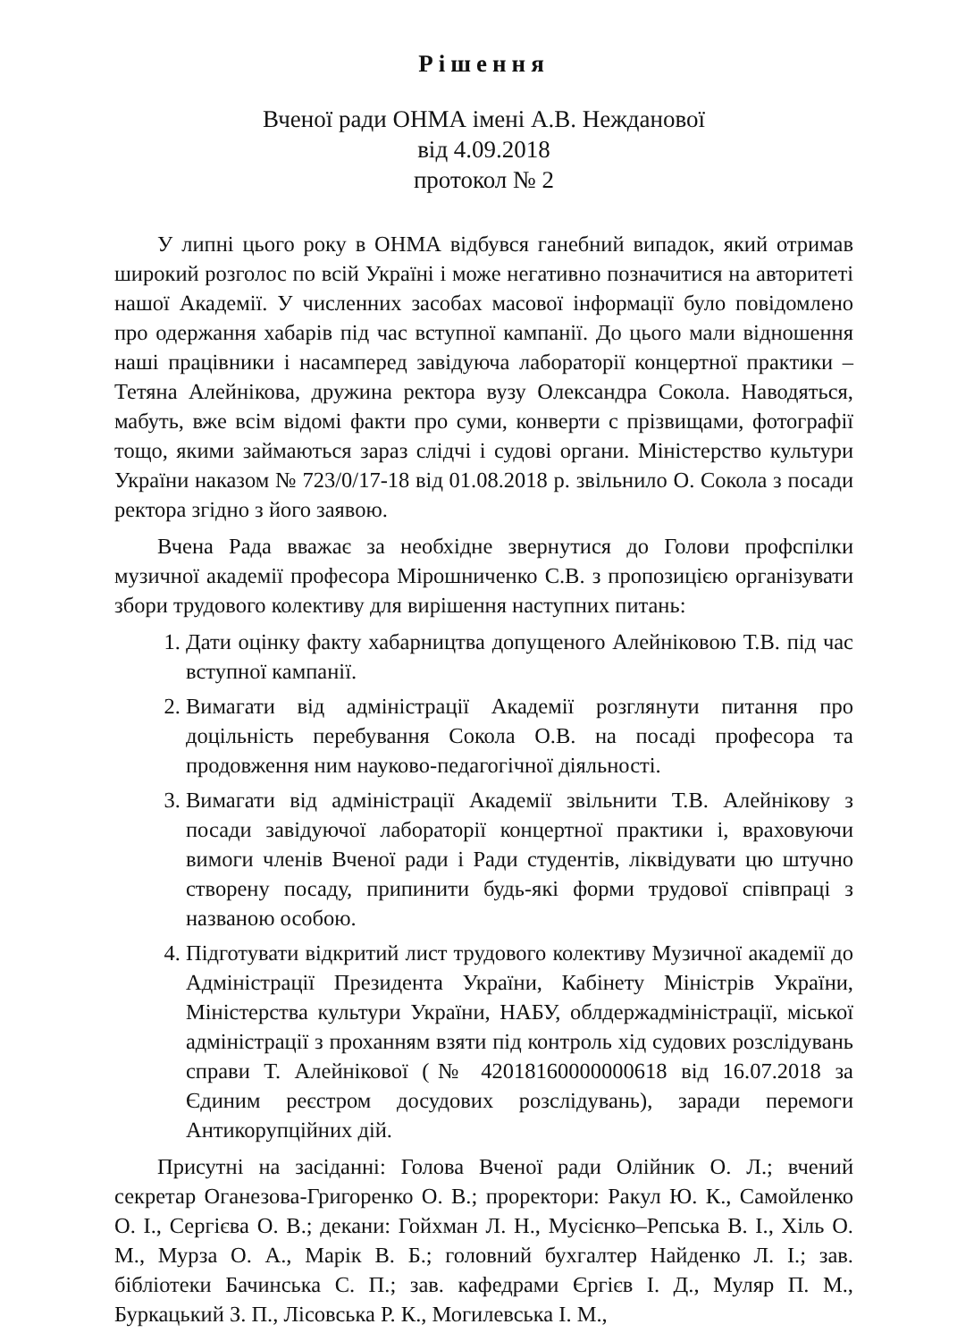Рішення
Вченої ради ОНМА імені А.В. Нежданової
від 4.09.2018
протокол № 2
У липні цього року в ОНМА відбувся ганебний випадок, який отримав широкий розголос по всій Україні і може негативно позначитися на авторитеті нашої Академії. У численних засобах масової інформації було повідомлено про одержання хабарів під час вступної кампанії. До цього мали відношення наші працівники і насамперед завідуюча лабораторії концертної практики – Тетяна Алейнікова, дружина ректора вузу Олександра Сокола. Наводяться, мабуть, вже всім відомі факти про суми, конверти с прізвищами, фотографії тощо, якими займаються зараз слідчі і судові органи. Міністерство культури України наказом № 723/0/17-18 від 01.08.2018 р. звільнило О. Сокола з посади ректора згідно з його заявою.
Вчена Рада вважає за необхідне звернутися до Голови профспілки музичної академії професора Мірошниченко С.В. з пропозицією організувати збори трудового колективу для вирішення наступних питань:
1. Дати оцінку факту хабарництва допущеного Алейніковою Т.В. під час вступної кампанії.
2. Вимагати від адміністрації Академії розглянути питання про доцільність перебування Сокола О.В. на посаді професора та продовження ним науково-педагогічної діяльності.
3. Вимагати від адміністрації Академії звільнити Т.В. Алейнікову з посади завідуючої лабораторії концертної практики і, враховуючи вимоги членів Вченої ради і Ради студентів, ліквідувати цю штучно створену посаду, припинити будь-які форми трудової співпраці з названою особою.
4. Підготувати відкритий лист трудового колективу Музичної академії до Адміністрації Президента України, Кабінету Міністрів України, Міністерства культури України, НАБУ, облдержадміністрації, міської адміністрації з проханням взяти під контроль хід судових розслідувань справи Т. Алейнікової (№ 42018160000000618 від 16.07.2018 за Єдиним реєстром досудових розслідувань), заради перемоги Антикорупційних дій.
Присутні на засіданні: Голова Вченої ради Олійник О. Л.; вчений секретар Оганезова-Григоренко О. В.; проректори: Ракул Ю. К., Самойленко О. І., Сергієва О. В.; декани: Гойхман Л. Н., Мусієнко–Репська В. І., Хіль О. М., Мурза О. А., Марік В. Б.; головний бухгалтер Найденко Л. І.; зав. бібліотеки Бачинська С. П.; зав. кафедрами Єргієв І. Д., Муляр П. М., Буркацький З. П., Лісовська Р. К., Могилевська І. М.,